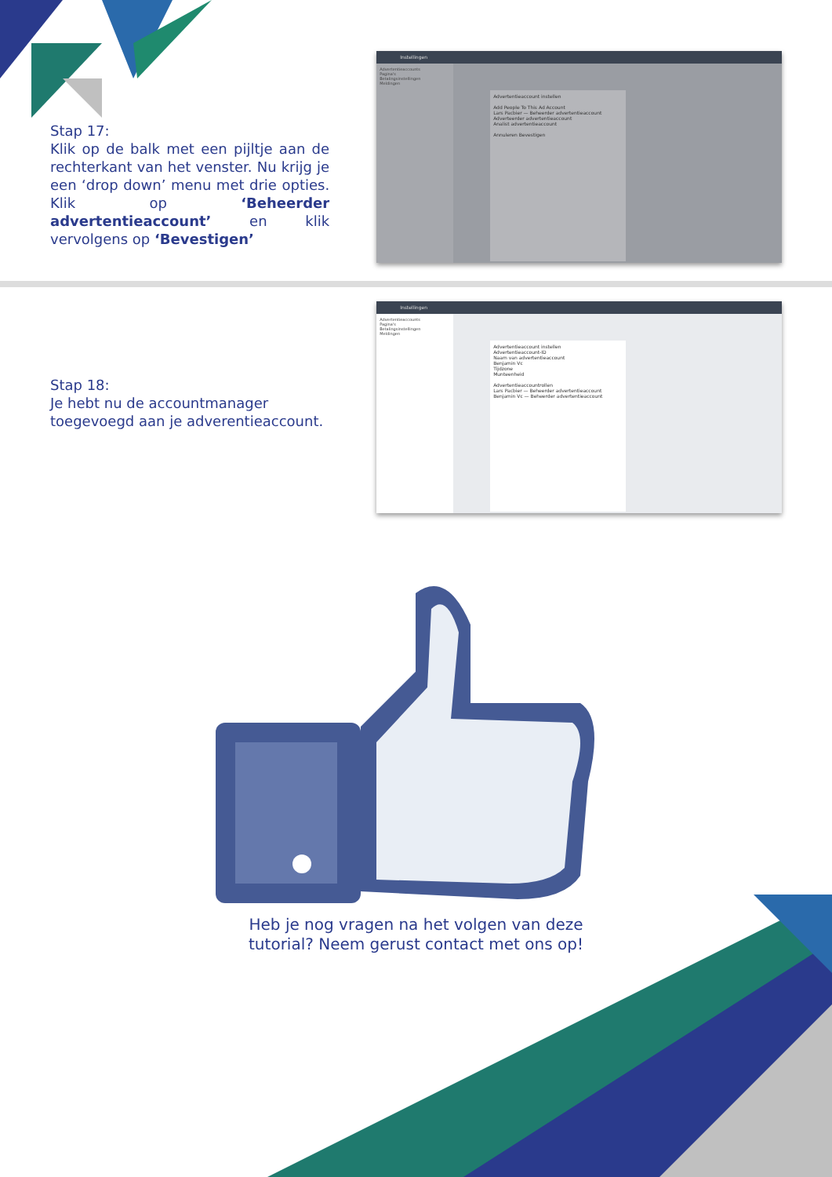Stap 17:
Klik op de balk met een pijltje aan de rechterkant van het venster. Nu krijg je een ‘drop down’ menu met drie opties. Klik op ‘Beheerder advertentieaccount’ en klik vervolgens op ‘Bevestigen’
Instellingen
Advertentieaccounts
Pagina's
Betalingsinstellingen
Meldingen
Advertentieaccount instellen
Add People To This Ad Account
Lars Pacbier — Beheerder advertentieaccount
Adverteerder advertentieaccount
Analist advertentieaccount
Annuleren Bevestigen
Stap 18:
Je hebt nu de accountmanager toegevoegd aan je adverentieaccount.
Instellingen
Advertentieaccounts
Pagina's
Betalingsinstellingen
Meldingen
Advertentieaccount instellen
Advertentieaccount-ID
Naam van advertentieaccount
Benjamin Vc
Tijdzone
Munteenheid
Advertentieaccountrollen
Lars Pacbier — Beheerder advertentieaccount
Benjamin Vc — Beheerder advertentieaccount
Heb je nog vragen na het volgen van deze
tutorial? Neem gerust contact met ons op!